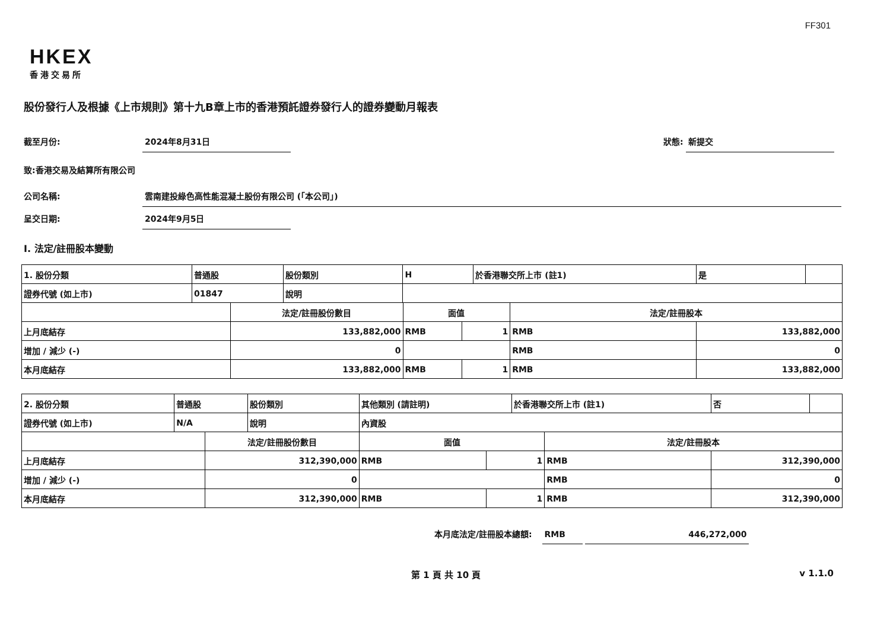FF301
HKEX
香港交易所
股份發行人及根據《上市規則》第十九B章上市的香港預託證券發行人的證券變動月報表
截至月份: 2024年8月31日 狀態: 新提交
致:香港交易及結算所有限公司
公司名稱: 雲南建投綠色高性能混凝土股份有限公司 (「本公司」)
呈交日期: 2024年9月5日
I. 法定/註冊股本變動
| 1. 股份分類 | 普通股 | | 股份類別 | H | | | 於香港聯交所上市 (註1) | | 是 | |
| 證券代號 (如上市) | 01847 | | 說明 | | | | | | | |
| | | 法定/註冊股份數目 | | | 面值 | | | 法定/註冊股本 | | |
| 上月底結存 | | 133,882,000 | | | RMB | 1 | | RMB | 133,882,000 | |
| 增加 / 減少 (-) | | 0 | | | | | | RMB | 0 | |
| 本月底結存 | | 133,882,000 | | | RMB | 1 | | RMB | 133,882,000 | |
| 2. 股份分類 | 普通股 | | 股份類別 | 其他類別 (請註明) | | | 於香港聯交所上市 (註1) | | 否 | |
| 證券代號 (如上市) | N/A | | 說明 | 內資股 | | | | | | |
| | | 法定/註冊股份數目 | | | 面值 | | | 法定/註冊股本 | | |
| 上月底結存 | | 312,390,000 | | | RMB | 1 | | RMB | 312,390,000 | |
| 增加 / 減少 (-) | | 0 | | | | | | RMB | 0 | |
| 本月底結存 | | 312,390,000 | | | RMB | 1 | | RMB | 312,390,000 | |
本月底法定/註冊股本總額: RMB 446,272,000
第 1 頁 共 10 頁 v 1.1.0